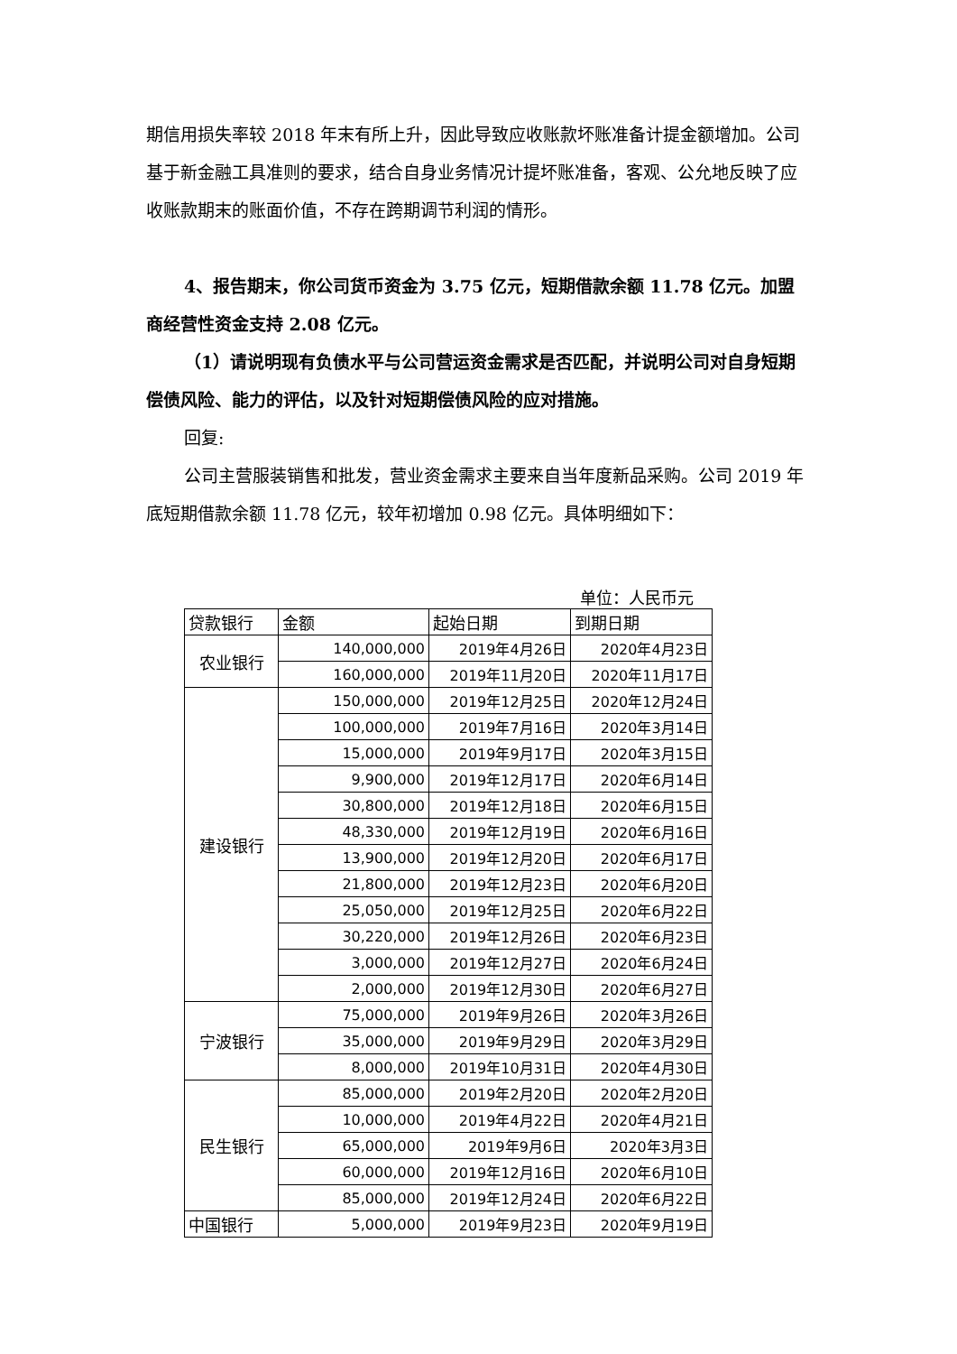期信用损失率较 2018 年末有所上升，因此导致应收账款坏账准备计提金额增加。公司基于新金融工具准则的要求，结合自身业务情况计提坏账准备，客观、公允地反映了应收账款期末的账面价值，不存在跨期调节利润的情形。
4、报告期末，你公司货币资金为 3.75 亿元，短期借款余额 11.78 亿元。加盟商经营性资金支持 2.08 亿元。
（1）请说明现有负债水平与公司营运资金需求是否匹配，并说明公司对自身短期偿债风险、能力的评估，以及针对短期偿债风险的应对措施。
回复:
公司主营服装销售和批发，营业资金需求主要来自当年度新品采购。公司 2019 年底短期借款余额 11.78 亿元，较年初增加 0.98 亿元。具体明细如下：
单位：人民币元
| 贷款银行 | 金额 | 起始日期 | 到期日期 |
| --- | --- | --- | --- |
| 农业银行 | 140,000,000 | 2019年4月26日 | 2020年4月23日 |
| | 160,000,000 | 2019年11月20日 | 2020年11月17日 |
| 建设银行 | 150,000,000 | 2019年12月25日 | 2020年12月24日 |
| | 100,000,000 | 2019年7月16日 | 2020年3月14日 |
| | 15,000,000 | 2019年9月17日 | 2020年3月15日 |
| | 9,900,000 | 2019年12月17日 | 2020年6月14日 |
| | 30,800,000 | 2019年12月18日 | 2020年6月15日 |
| | 48,330,000 | 2019年12月19日 | 2020年6月16日 |
| | 13,900,000 | 2019年12月20日 | 2020年6月17日 |
| | 21,800,000 | 2019年12月23日 | 2020年6月20日 |
| | 25,050,000 | 2019年12月25日 | 2020年6月22日 |
| | 30,220,000 | 2019年12月26日 | 2020年6月23日 |
| | 3,000,000 | 2019年12月27日 | 2020年6月24日 |
| | 2,000,000 | 2019年12月30日 | 2020年6月27日 |
| 宁波银行 | 75,000,000 | 2019年9月26日 | 2020年3月26日 |
| | 35,000,000 | 2019年9月29日 | 2020年3月29日 |
| | 8,000,000 | 2019年10月31日 | 2020年4月30日 |
| 民生银行 | 85,000,000 | 2019年2月20日 | 2020年2月20日 |
| | 10,000,000 | 2019年4月22日 | 2020年4月21日 |
| | 65,000,000 | 2019年9月6日 | 2020年3月3日 |
| | 60,000,000 | 2019年12月16日 | 2020年6月10日 |
| | 85,000,000 | 2019年12月24日 | 2020年6月22日 |
| 中国银行 | 5,000,000 | 2019年9月23日 | 2020年9月19日 |